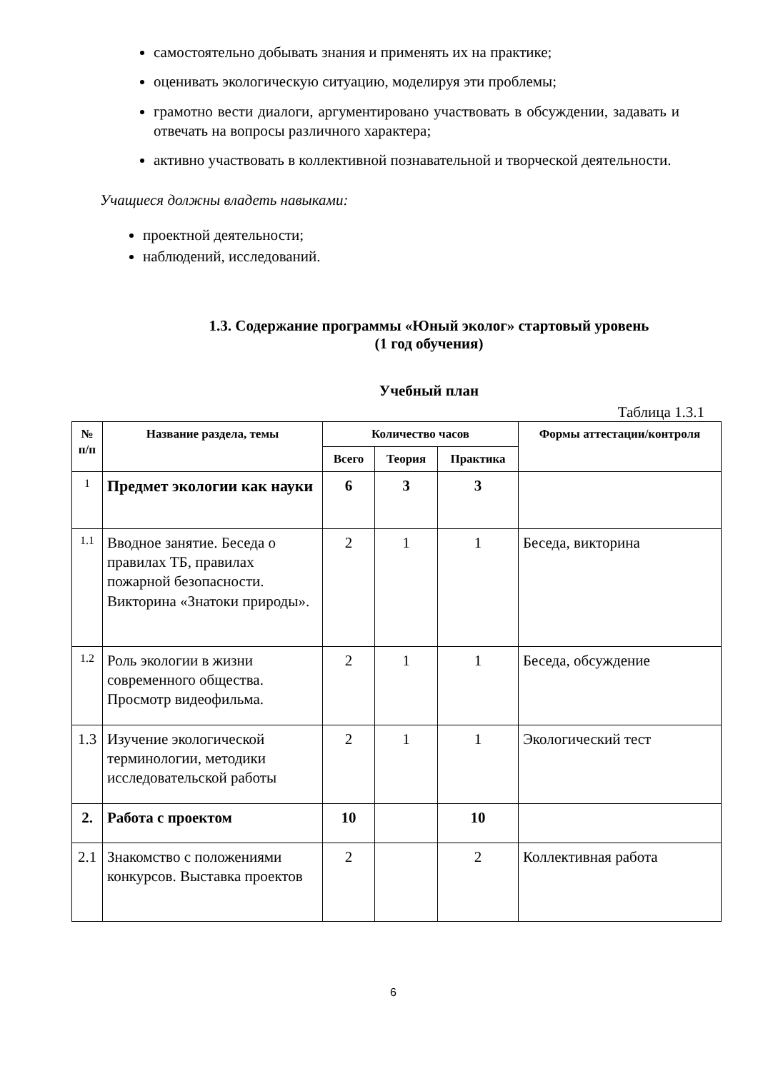самостоятельно добывать знания и применять их на практике;
оценивать экологическую ситуацию, моделируя эти проблемы;
грамотно вести диалоги, аргументировано участвовать в обсуждении, задавать и отвечать на вопросы различного характера;
активно участвовать в коллективной познавательной и творческой деятельности.
Учащиеся должны владеть навыками:
проектной деятельности;
наблюдений, исследований.
1.3. Содержание программы «Юный эколог» стартовый уровень
(1 год обучения)
Учебный план
Таблица 1.3.1
| № п/п | Название раздела, темы | Количество часов | | | Формы аттестации/контроля |
| --- | --- | --- | --- | --- | --- |
| | | Всего | Теория | Практика | |
| 1 | Предмет экологии как науки | 6 | 3 | 3 | |
| 1.1 | Вводное занятие. Беседа о правилах ТБ, правилах пожарной безопасности. Викторина «Знатоки природы». | 2 | 1 | 1 | Беседа, викторина |
| 1.2 | Роль экологии в жизни современного общества. Просмотр видеофильма. | 2 | 1 | 1 | Беседа, обсуждение |
| 1.3 | Изучение экологической терминологии, методики исследовательской работы | 2 | 1 | 1 | Экологический тест |
| 2. | Работа с проектом | 10 | | 10 | |
| 2.1 | Знакомство с положениями конкурсов. Выставка проектов | 2 | | 2 | Коллективная работа |
6